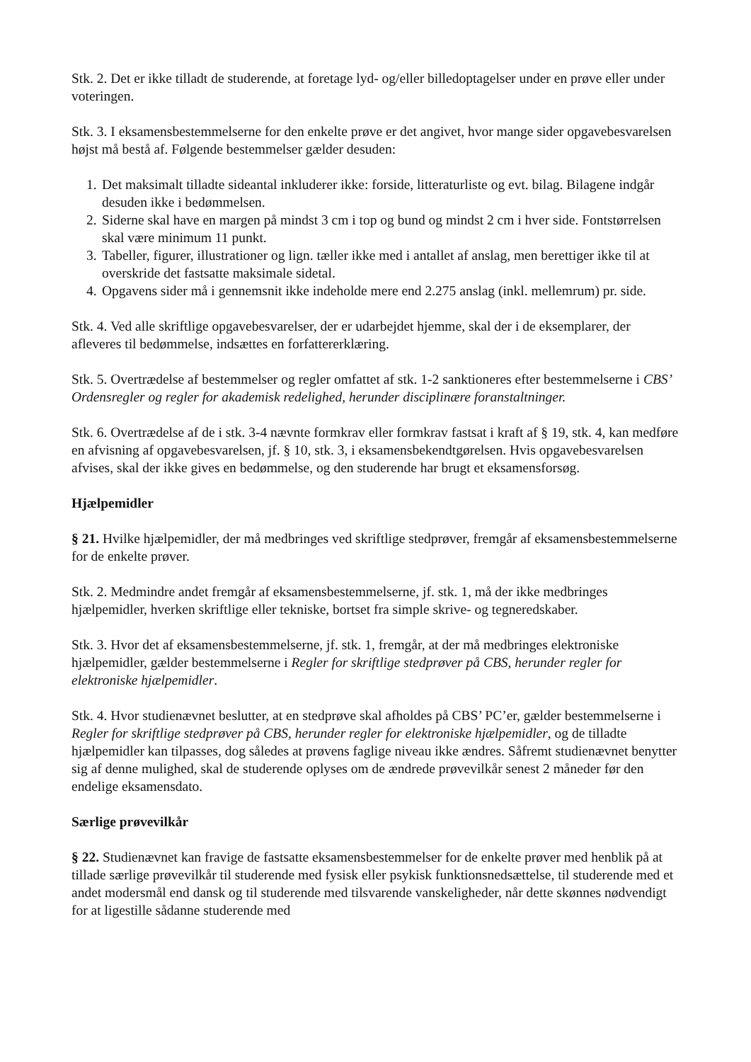Stk. 2. Det er ikke tilladt de studerende, at foretage lyd- og/eller billedoptagelser under en prøve eller under voteringen.
Stk. 3. I eksamensbestemmelserne for den enkelte prøve er det angivet, hvor mange sider opgavebesvarelsen højst må bestå af. Følgende bestemmelser gælder desuden:
1. Det maksimalt tilladte sideantal inkluderer ikke: forside, litteraturliste og evt. bilag. Bilagene indgår desuden ikke i bedømmelsen.
2. Siderne skal have en margen på mindst 3 cm i top og bund og mindst 2 cm i hver side. Fontstørrelsen skal være minimum 11 punkt.
3. Tabeller, figurer, illustrationer og lign. tæller ikke med i antallet af anslag, men berettiger ikke til at overskride det fastsatte maksimale sidetal.
4. Opgavens sider må i gennemsnit ikke indeholde mere end 2.275 anslag (inkl. mellemrum) pr. side.
Stk. 4. Ved alle skriftlige opgavebesvarelser, der er udarbejdet hjemme, skal der i de eksemplarer, der afleveres til bedømmelse, indsættes en forfattererklæring.
Stk. 5. Overtrædelse af bestemmelser og regler omfattet af stk. 1-2 sanktioneres efter bestemmelserne i CBS’ Ordensregler og regler for akademisk redelighed, herunder disciplinære foranstaltninger.
Stk. 6. Overtrædelse af de i stk. 3-4 nævnte formkrav eller formkrav fastsat i kraft af § 19, stk. 4, kan medføre en afvisning af opgavebesvarelsen, jf. § 10, stk. 3, i eksamensbekendtgørelsen. Hvis opgavebesvarelsen afvises, skal der ikke gives en bedømmelse, og den studerende har brugt et eksamensforsøg.
Hjælpemidler
§ 21. Hvilke hjælpemidler, der må medbringes ved skriftlige stedprøver, fremgår af eksamensbestemmelserne for de enkelte prøver.
Stk. 2. Medmindre andet fremgår af eksamensbestemmelserne, jf. stk. 1, må der ikke medbringes hjælpemidler, hverken skriftlige eller tekniske, bortset fra simple skrive- og tegneredskaber.
Stk. 3. Hvor det af eksamensbestemmelserne, jf. stk. 1, fremgår, at der må medbringes elektroniske hjælpemidler, gælder bestemmelserne i Regler for skriftlige stedprøver på CBS, herunder regler for elektroniske hjælpemidler.
Stk. 4. Hvor studienævnet beslutter, at en stedprøve skal afholdes på CBS’ PC’er, gælder bestemmelserne i Regler for skriftlige stedprøver på CBS, herunder regler for elektroniske hjælpemidler, og de tilladte hjælpemidler kan tilpasses, dog således at prøvens faglige niveau ikke ændres. Såfremt studienævnet benytter sig af denne mulighed, skal de studerende oplyses om de ændrede prøvevilkår senest 2 måneder før den endelige eksamensdato.
Særlige prøvevilkår
§ 22. Studienævnet kan fravige de fastsatte eksamensbestemmelser for de enkelte prøver med henblik på at tillade særlige prøvevilkår til studerende med fysisk eller psykisk funktionsnedsættelse, til studerende med et andet modersmål end dansk og til studerende med tilsvarende vanskeligheder, når dette skønnes nødvendigt for at ligestille sådanne studerende med